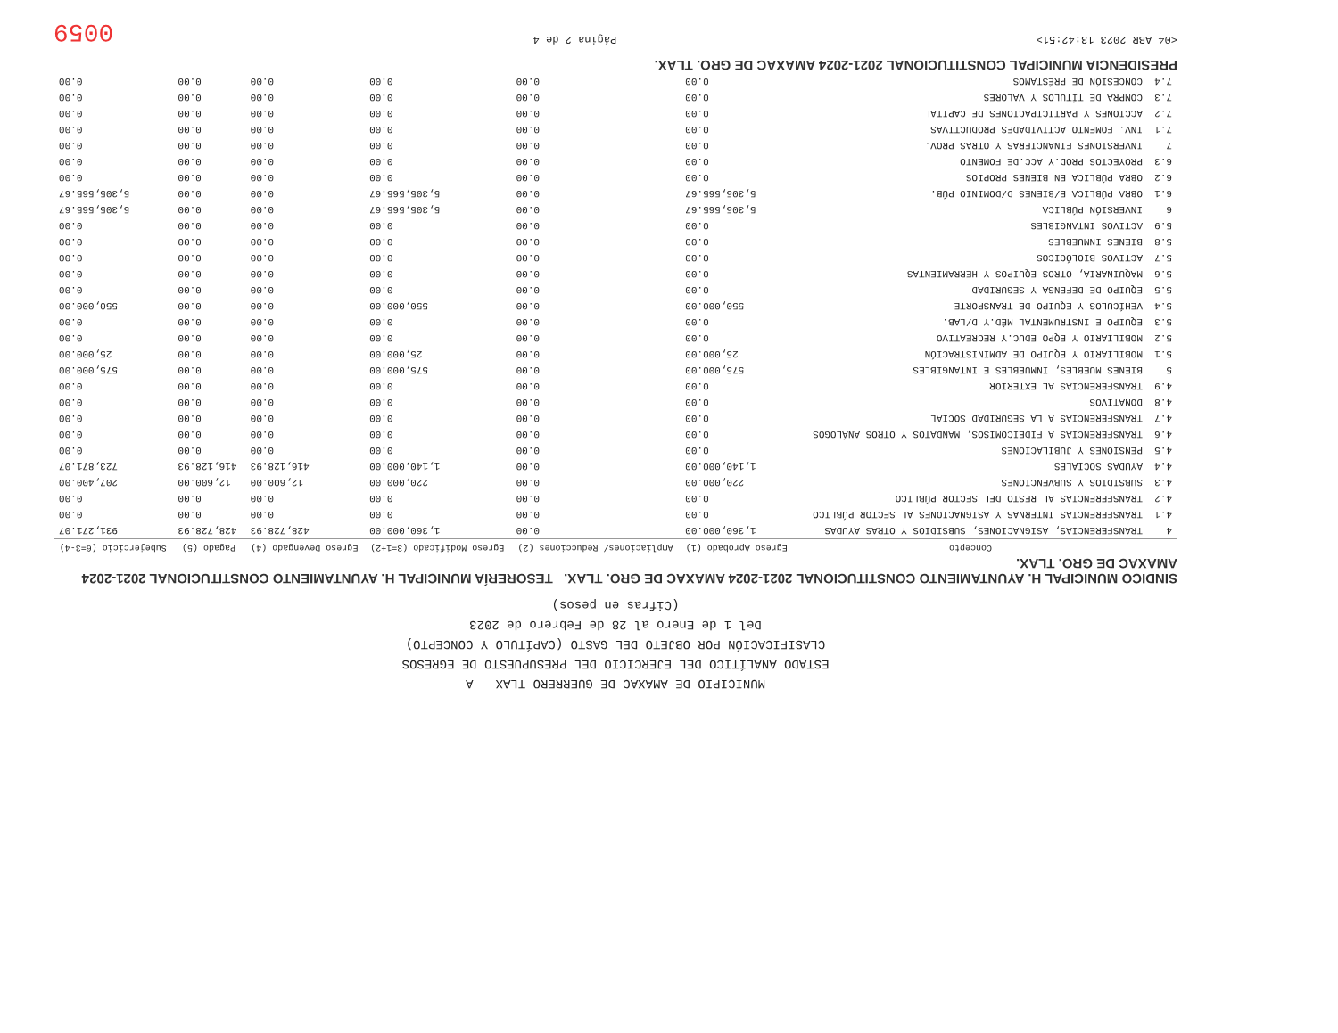MUNICIPIO DE AMAXAC DE GUERRERO TLAX A
ESTADO ANALÍTICO DEL EJERCICIO DEL PRESUPUESTO DE EGRESOS
CLASIFICACIÓN POR OBJETO DEL GASTO (CAPÍTULO Y CONCEPTO)
Del 1 de Enero al 28 de Febrero de 2023
(Cifras en pesos)
SINDICO MUNICIPAL H. AYUNTAMIENTO CONSTITUCIONAL 2021-2024 AMAXAC DE GRO. TLAX. TESORERÍA MUNICIPAL H. AYUNTAMIENTO CONSTITUCIONAL 2021-2024 AMAXAC DE GRO. TLAX.
| | Concepto | Egreso Aprobado (1) | Ampliaciones/ Reducciones (2) | Egreso Modificado (3=1+2) | Egreso Devengado (4) | Pagado (5) | Subejercicio (6=3-4) |
| --- | --- | --- | --- | --- | --- | --- | --- |
| 4 | TRANSFERENCIAS, ASIGNACIONES, SUBSIDIOS Y OTRAS AYUDAS | 1,360,000.00 | 0.00 | 1,360,000.00 | 428,728.93 | 428,728.93 | 931,271.07 |
| 4.1 | TRANSFERENCIAS INTERNAS Y ASIGNACIONES AL SECTOR PÚBLICO | 0.00 | 0.00 | 0.00 | 0.00 | 0.00 | 0.00 |
| 4.2 | TRANSFERENCIAS AL RESTO DEL SECTOR PÚBLICO | 0.00 | 0.00 | 0.00 | 0.00 | 0.00 | 0.00 |
| 4.3 | SUBSIDIOS Y SUBVENCIONES | 220,000.00 | 0.00 | 220,000.00 | 12,600.00 | 12,600.00 | 207,400.00 |
| 4.4 | AYUDAS SOCIALES | 1,140,000.00 | 0.00 | 1,140,000.00 | 416,128.93 | 416,128.93 | 723,871.07 |
| 4.5 | PENSIONES Y JUBILACIONES | 0.00 | 0.00 | 0.00 | 0.00 | 0.00 | 0.00 |
| 4.6 | TRANSFERENCIAS A FIDEICOMISOS, MANDATOS Y OTROS ANÁLOGOS | 0.00 | 0.00 | 0.00 | 0.00 | 0.00 | 0.00 |
| 4.7 | TRANSFERENCIAS A LA SEGURIDAD SOCIAL | 0.00 | 0.00 | 0.00 | 0.00 | 0.00 | 0.00 |
| 4.8 | DONATIVOS | 0.00 | 0.00 | 0.00 | 0.00 | 0.00 | 0.00 |
| 4.9 | TRANSFERENCIAS AL EXTERIOR | 0.00 | 0.00 | 0.00 | 0.00 | 0.00 | 0.00 |
| 5 | BIENES MUEBLES, INMUEBLES E INTANGIBLES | 575,000.00 | 0.00 | 575,000.00 | 0.00 | 0.00 | 575,000.00 |
| 5.1 | MOBILIARIO Y EQUIPO DE ADMINISTRACIÓN | 25,000.00 | 0.00 | 25,000.00 | 0.00 | 0.00 | 25,000.00 |
| 5.2 | MOBILIARIO Y EQPO EDUC.Y RECREATIVO | 0.00 | 0.00 | 0.00 | 0.00 | 0.00 | 0.00 |
| 5.3 | EQUIPO E INSTRUMENTAL MÉD.Y D/LAB. | 0.00 | 0.00 | 0.00 | 0.00 | 0.00 | 0.00 |
| 5.4 | VEHÍCULOS Y EQUIPO DE TRANSPORTE | 550,000.00 | 0.00 | 550,000.00 | 0.00 | 0.00 | 550,000.00 |
| 5.5 | EQUIPO DE DEFENSA Y SEGURIDAD | 0.00 | 0.00 | 0.00 | 0.00 | 0.00 | 0.00 |
| 5.6 | MAQUINARIA, OTROS EQUIPOS Y HERRAMIENTAS | 0.00 | 0.00 | 0.00 | 0.00 | 0.00 | 0.00 |
| 5.7 | ACTIVOS BIOLÓGICOS | 0.00 | 0.00 | 0.00 | 0.00 | 0.00 | 0.00 |
| 5.8 | BIENES INMUEBLES | 0.00 | 0.00 | 0.00 | 0.00 | 0.00 | 0.00 |
| 5.9 | ACTIVOS INTANGIBLES | 0.00 | 0.00 | 0.00 | 0.00 | 0.00 | 0.00 |
| 6 | INVERSIÓN PÚBLICA | 5,305,565.67 | 0.00 | 5,305,565.67 | 0.00 | 0.00 | 5,305,565.67 |
| 6.1 | OBRA PÚBLICA E/BIENES D/DOMINIO PÚB. | 5,305,565.67 | 0.00 | 5,305,565.67 | 0.00 | 0.00 | 5,305,565.67 |
| 6.2 | OBRA PÚBLICA EN BIENES PROPIOS | 0.00 | 0.00 | 0.00 | 0.00 | 0.00 | 0.00 |
| 6.3 | PROYECTOS PROD.Y ACC.DE FOMENTO | 0.00 | 0.00 | 0.00 | 0.00 | 0.00 | 0.00 |
| 7 | INVERSIONES FINANCIERAS Y OTRAS PROV. | 0.00 | 0.00 | 0.00 | 0.00 | 0.00 | 0.00 |
| 7.1 | INV. FOMENTO ACTIVIDADES PRODUCTIVAS | 0.00 | 0.00 | 0.00 | 0.00 | 0.00 | 0.00 |
| 7.2 | ACCIONES Y PARTICIPACIONES DE CAPITAL | 0.00 | 0.00 | 0.00 | 0.00 | 0.00 | 0.00 |
| 7.3 | COMPRA DE TÍTULOS Y VALORES | 0.00 | 0.00 | 0.00 | 0.00 | 0.00 | 0.00 |
| 7.4 | CONCESIÓN DE PRÉSTAMOS | 0.00 | 0.00 | 0.00 | 0.00 | 0.00 | 0.00 |
PRESIDENCIA MUNICIPAL CONSTITUCIONAL 2021-2024 AMAXAC DE GRO. TLAX.
<04 ABR 2023 13:42:51> Página 2 de 4 0059